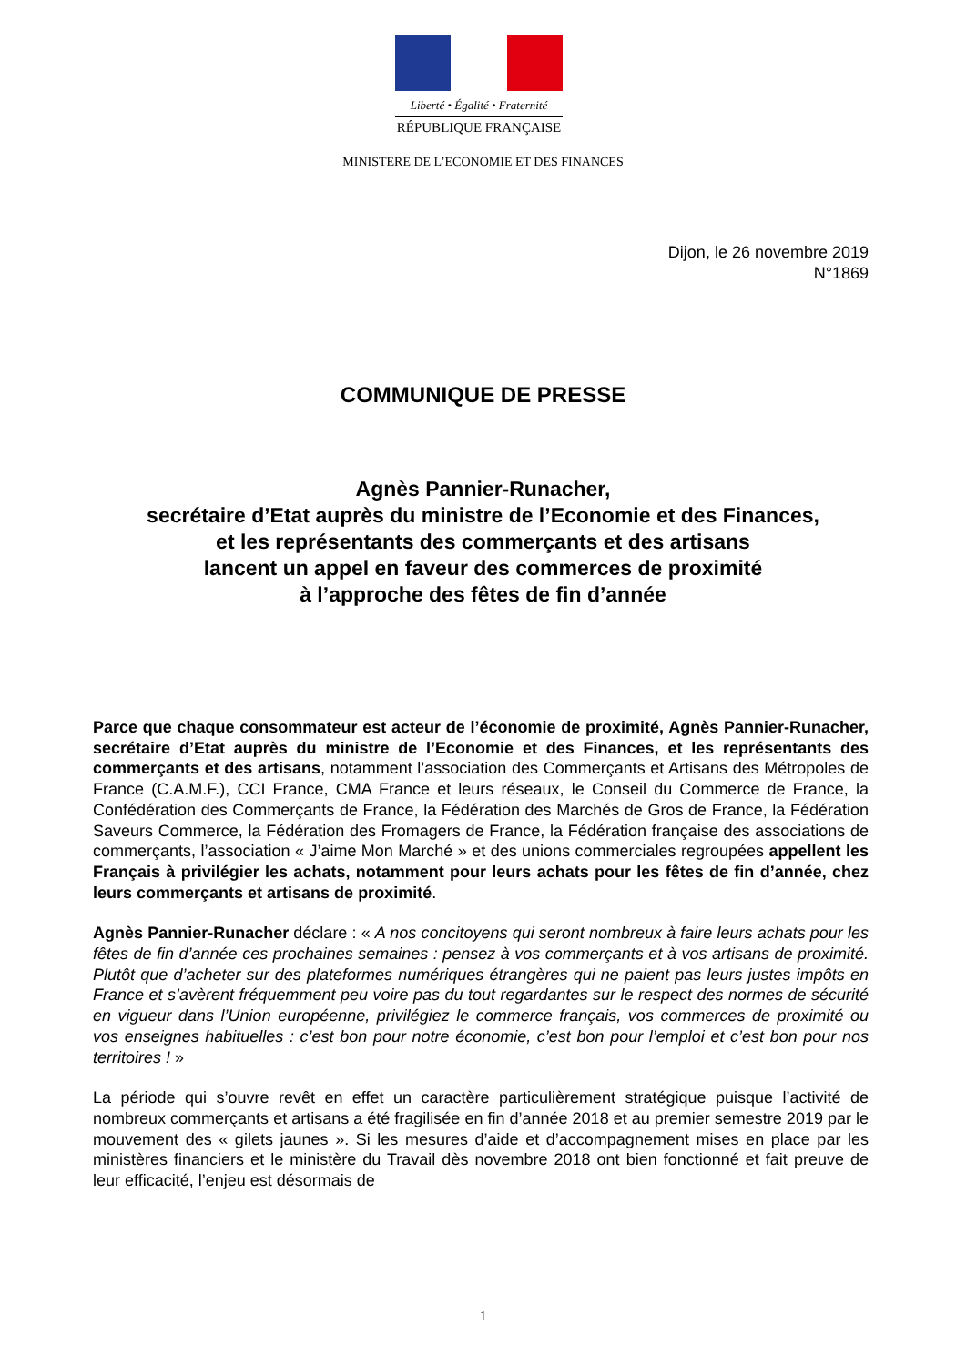Liberté • Égalité • Fraternité
RÉPUBLIQUE FRANÇAISE
MINISTERE DE L’ECONOMIE ET DES FINANCES
Dijon, le 26 novembre 2019
N°1869
COMMUNIQUE DE PRESSE
Agnès Pannier-Runacher,
secrétaire d’Etat auprès du ministre de l’Economie et des Finances,
et les représentants des commerçants et des artisans
lancent un appel en faveur des commerces de proximité
à l’approche des fêtes de fin d’année
Parce que chaque consommateur est acteur de l’économie de proximité, Agnès Pannier-Runacher, secrétaire d’Etat auprès du ministre de l’Economie et des Finances, et les représentants des commerçants et des artisans, notamment l’association des Commerçants et Artisans des Métropoles de France (C.A.M.F.), CCI France, CMA France et leurs réseaux, le Conseil du Commerce de France, la Confédération des Commerçants de France, la Fédération des Marchés de Gros de France, la Fédération Saveurs Commerce, la Fédération des Fromagers de France, la Fédération française des associations de commerçants, l’association « J’aime Mon Marché » et des unions commerciales regroupées appellent les Français à privilégier les achats, notamment pour leurs achats pour les fêtes de fin d’année, chez leurs commerçants et artisans de proximité.
Agnès Pannier-Runacher déclare : « A nos concitoyens qui seront nombreux à faire leurs achats pour les fêtes de fin d’année ces prochaines semaines : pensez à vos commerçants et à vos artisans de proximité. Plutôt que d’acheter sur des plateformes numériques étrangères qui ne paient pas leurs justes impôts en France et s’avèrent fréquemment peu voire pas du tout regardantes sur le respect des normes de sécurité en vigueur dans l’Union européenne, privilégiez le commerce français, vos commerces de proximité ou vos enseignes habituelles : c’est bon pour notre économie, c’est bon pour l’emploi et c’est bon pour nos territoires ! »
La période qui s’ouvre revêt en effet un caractère particulièrement stratégique puisque l’activité de nombreux commerçants et artisans a été fragilisée en fin d’année 2018 et au premier semestre 2019 par le mouvement des « gilets jaunes ». Si les mesures d’aide et d’accompagnement mises en place par les ministères financiers et le ministère du Travail dès novembre 2018 ont bien fonctionné et fait preuve de leur efficacité, l’enjeu est désormais de
1